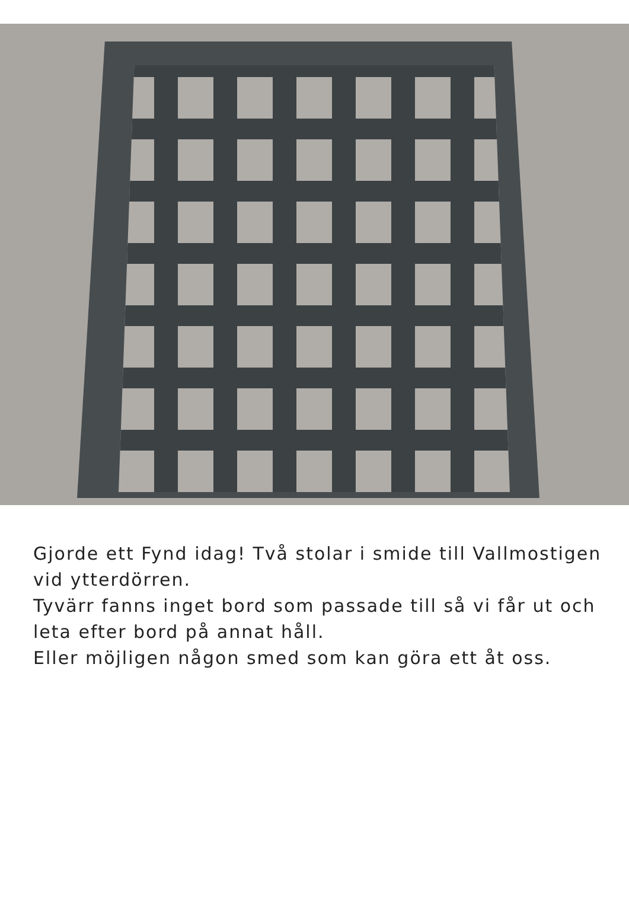Gjorde ett Fynd idag! Två stolar i smide till Vallmostigen vid ytterdörren.
Tyvärr fanns inget bord som passade till så vi får ut och leta efter bord på annat håll.
Eller möjligen någon smed som kan göra ett åt oss.